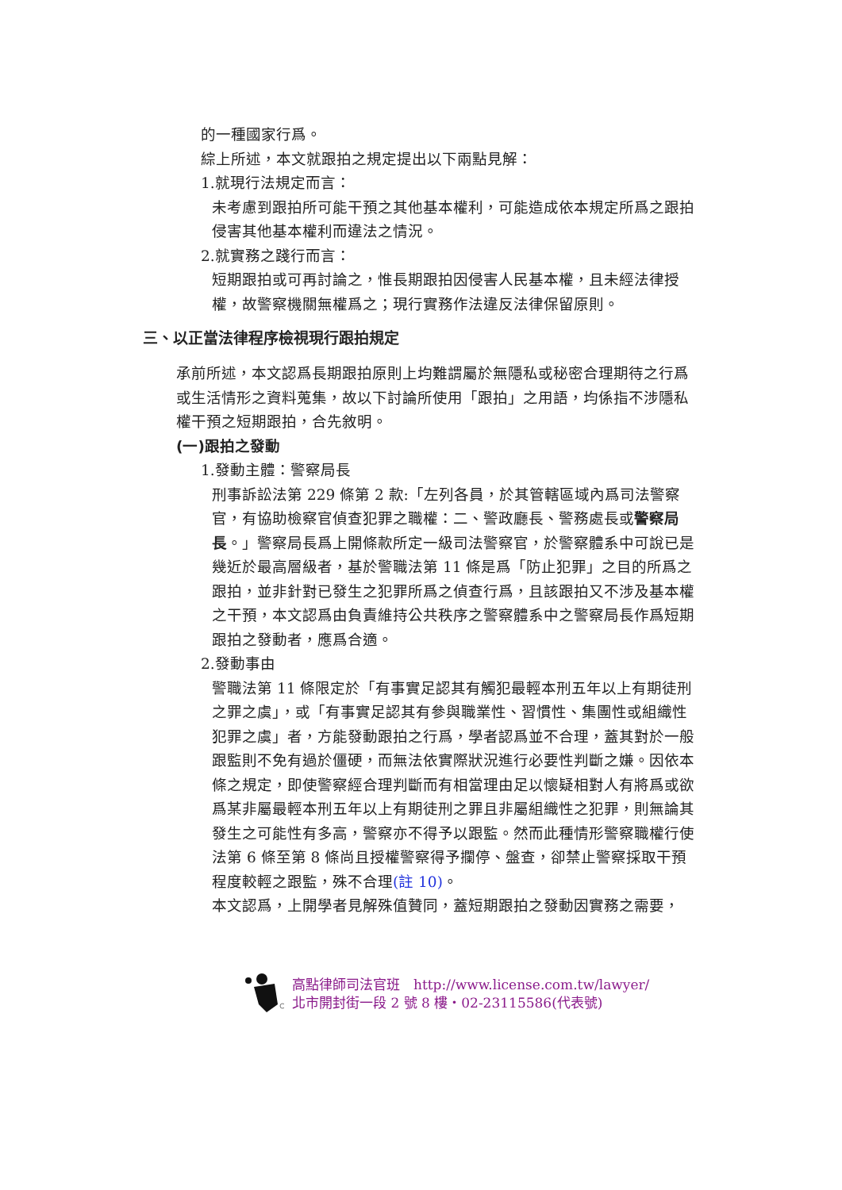的一種國家行爲。
綜上所述，本文就跟拍之規定提出以下兩點見解：
1.就現行法規定而言：
未考慮到跟拍所可能干預之其他基本權利，可能造成依本規定所爲之跟拍侵害其他基本權利而違法之情況。
2.就實務之踐行而言：
短期跟拍或可再討論之，惟長期跟拍因侵害人民基本權，且未經法律授權，故警察機關無權爲之；現行實務作法違反法律保留原則。
三、以正當法律程序檢視現行跟拍規定
承前所述，本文認爲長期跟拍原則上均難謂屬於無隱私或秘密合理期待之行爲或生活情形之資料蒐集，故以下討論所使用「跟拍」之用語，均係指不涉隱私權干預之短期跟拍，合先敘明。
(一)跟拍之發動
1.發動主體：警察局長
刑事訴訟法第 229 條第 2 款:「左列各員，於其管轄區域內爲司法警察官，有協助檢察官偵查犯罪之職權：二、警政廳長、警務處長或警察局長。」警察局長爲上開條款所定一級司法警察官，於警察體系中可說已是幾近於最高層級者，基於警職法第 11 條是爲「防止犯罪」之目的所爲之跟拍，並非針對已發生之犯罪所爲之偵查行爲，且該跟拍又不涉及基本權之干預，本文認爲由負責維持公共秩序之警察體系中之警察局長作爲短期跟拍之發動者，應爲合適。
2.發動事由
警職法第 11 條限定於「有事實足認其有觸犯最輕本刑五年以上有期徒刑之罪之虞」，或「有事實足認其有參與職業性、習慣性、集團性或組織性犯罪之虞」者，方能發動跟拍之行爲，學者認爲並不合理，蓋其對於一般跟監則不免有過於僵硬，而無法依實際狀況進行必要性判斷之嫌。因依本條之規定，即使警察經合理判斷而有相當理由足以懷疑相對人有將爲或欲爲某非屬最輕本刑五年以上有期徒刑之罪且非屬組織性之犯罪，則無論其發生之可能性有多高，警察亦不得予以跟監。然而此種情形警察職權行使法第 6 條至第 8 條尚且授權警察得予攔停、盤查，卻禁止警察採取干預程度較輕之跟監，殊不合理(註 10)。
本文認爲，上開學者見解殊值贊同，蓋短期跟拍之發動因實務之需要，
高點律師司法官班　http://www.license.com.tw/lawyer/
北市開封街一段 2 號 8 樓・02-23115586(代表號)